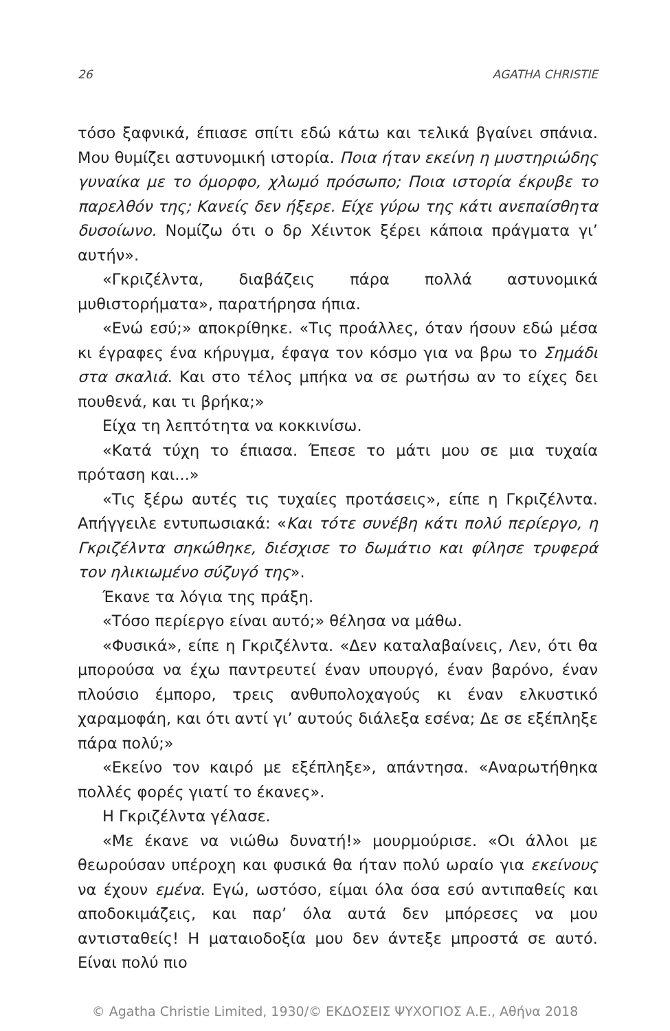26 AGATHA CHRISTIE
τόσο ξαφνικά, έπιασε σπίτι εδώ κάτω και τελικά βγαίνει σπάνια. Μου θυμίζει αστυνομική ιστορία. Ποια ήταν εκείνη η μυστηριώδης γυναίκα με το όμορφο, χλωμό πρόσωπο; Ποια ιστορία έκρυβε το παρελθόν της; Κανείς δεν ήξερε. Είχε γύρω της κάτι ανεπαίσθητα δυσοίωνο. Νομίζω ότι ο δρ Χέιντοκ ξέρει κάποια πράγματα γι’ αυτήν».
«Γκριζέλντα, διαβάζεις πάρα πολλά αστυνομικά μυθιστορήματα», παρατήρησα ήπια.
«Ενώ εσύ;» αποκρίθηκε. «Τις προάλλες, όταν ήσουν εδώ μέσα κι έγραφες ένα κήρυγμα, έφαγα τον κόσμο για να βρω το Σημάδι στα σκαλιά. Και στο τέλος μπήκα να σε ρωτήσω αν το είχες δει πουθενά, και τι βρήκα;»
Είχα τη λεπτότητα να κοκκινίσω.
«Κατά τύχη το έπιασα. Έπεσε το μάτι μου σε μια τυχαία πρόταση και...»
«Τις ξέρω αυτές τις τυχαίες προτάσεις», είπε η Γκριζέλντα. Απήγγειλε εντυπωσιακά: «Και τότε συνέβη κάτι πολύ περίεργο, η Γκριζέλντα σηκώθηκε, διέσχισε το δωμάτιο και φίλησε τρυφερά τον ηλικιωμένο σύζυγό της».
Έκανε τα λόγια της πράξη.
«Τόσο περίεργο είναι αυτό;» θέλησα να μάθω.
«Φυσικά», είπε η Γκριζέλντα. «Δεν καταλαβαίνεις, Λεν, ότι θα μπορούσα να έχω παντρευτεί έναν υπουργό, έναν βαρόνο, έναν πλούσιο έμπορο, τρεις ανθυπολοχαγούς κι έναν ελκυστικό χαραμοφάη, και ότι αντί γι’ αυτούς διάλεξα εσένα; Δε σε εξέπληξε πάρα πολύ;»
«Εκείνο τον καιρό με εξέπληξε», απάντησα. «Αναρωτήθηκα πολλές φορές γιατί το έκανες».
Η Γκριζέλντα γέλασε.
«Με έκανε να νιώθω δυνατή!» μουρμούρισε. «Οι άλλοι με θεωρούσαν υπέροχη και φυσικά θα ήταν πολύ ωραίο για εκείνους να έχουν εμένα. Εγώ, ωστόσο, είμαι όλα όσα εσύ αντιπαθείς και αποδοκιμάζεις, και παρ’ όλα αυτά δεν μπόρεσες να μου αντισταθείς! Η ματαιοδοξία μου δεν άντεξε μπροστά σε αυτό. Είναι πολύ πιο
© Agatha Christie Limited, 1930/© ΕΚΔΟΣΕΙΣ ΨΥΧΟΓΙΟΣ Α.Ε., Αθήνα 2018